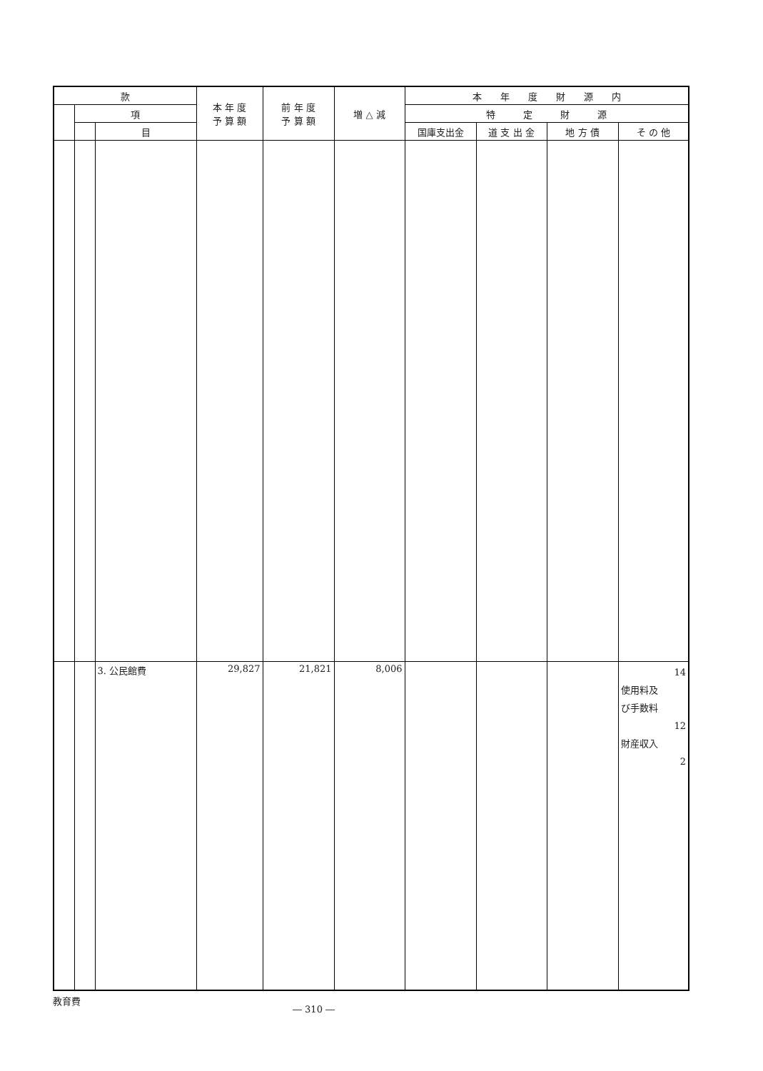| 款 | | | 本 年 度 予 算 額 | 前 年 度 予 算 額 | 増 △ 減 | 本 年 度 財 源 内 | | | |
| --- | --- | --- | --- | --- | --- | --- | --- | --- | --- |
| | 項 | | | | | 特 定 財 源 | | | |
| | | 目 | | | | 国庫支出金 | 道 支 出 金 | 地 方 債 | そ の 他 |
| | | 3. 公民館費 | 29,827 | 21,821 | 8,006 | | | | 14 使用料及 び手数料 12 財産収入 2 |
教育費 ― 310 ―